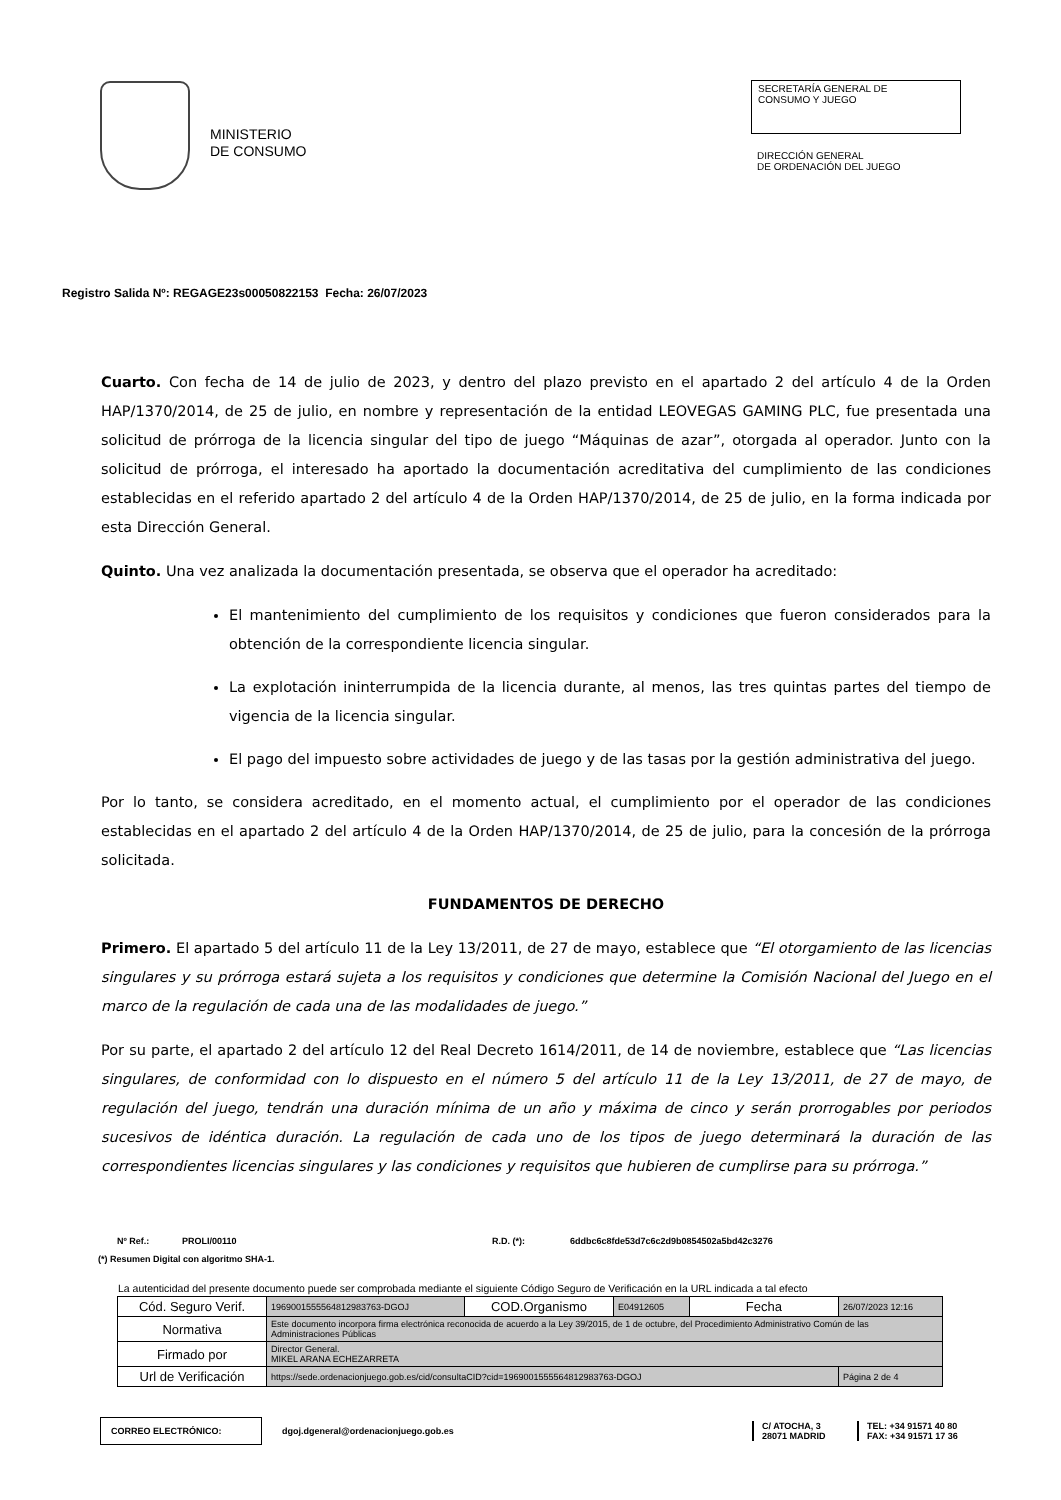MINISTERIO
DE CONSUMO
SECRETARÍA GENERAL DE
CONSUMO Y JUEGO
DIRECCIÓN GENERAL
DE ORDENACIÓN DEL JUEGO
Registro Salida Nº: REGAGE23s00050822153 Fecha: 26/07/2023
Cuarto. Con fecha de 14 de julio de 2023, y dentro del plazo previsto en el apartado 2 del artículo 4 de la Orden HAP/1370/2014, de 25 de julio, en nombre y representación de la entidad LEOVEGAS GAMING PLC, fue presentada una solicitud de prórroga de la licencia singular del tipo de juego “Máquinas de azar”, otorgada al operador. Junto con la solicitud de prórroga, el interesado ha aportado la documentación acreditativa del cumplimiento de las condiciones establecidas en el referido apartado 2 del artículo 4 de la Orden HAP/1370/2014, de 25 de julio, en la forma indicada por esta Dirección General.
Quinto. Una vez analizada la documentación presentada, se observa que el operador ha acreditado:
El mantenimiento del cumplimiento de los requisitos y condiciones que fueron considerados para la obtención de la correspondiente licencia singular.
La explotación ininterrumpida de la licencia durante, al menos, las tres quintas partes del tiempo de vigencia de la licencia singular.
El pago del impuesto sobre actividades de juego y de las tasas por la gestión administrativa del juego.
Por lo tanto, se considera acreditado, en el momento actual, el cumplimiento por el operador de las condiciones establecidas en el apartado 2 del artículo 4 de la Orden HAP/1370/2014, de 25 de julio, para la concesión de la prórroga solicitada.
FUNDAMENTOS DE DERECHO
Primero. El apartado 5 del artículo 11 de la Ley 13/2011, de 27 de mayo, establece que “El otorgamiento de las licencias singulares y su prórroga estará sujeta a los requisitos y condiciones que determine la Comisión Nacional del Juego en el marco de la regulación de cada una de las modalidades de juego.”
Por su parte, el apartado 2 del artículo 12 del Real Decreto 1614/2011, de 14 de noviembre, establece que “Las licencias singulares, de conformidad con lo dispuesto en el número 5 del artículo 11 de la Ley 13/2011, de 27 de mayo, de regulación del juego, tendrán una duración mínima de un año y máxima de cinco y serán prorrogables por periodos sucesivos de idéntica duración. La regulación de cada uno de los tipos de juego determinará la duración de las correspondientes licencias singulares y las condiciones y requisitos que hubieren de cumplirse para su prórroga.”
Nº Ref.: PROLI/00110 R.D. (*): 6ddbc6c8fde53d7c6c2d9b0854502a5bd42c3276
(*) Resumen Digital con algoritmo SHA-1.
La autenticidad del presente documento puede ser comprobada mediante el siguiente Código Seguro de Verificación en la URL indicada a tal efecto
| Cód. Seguro Verif. | 1969001555564812983763-DGOJ | COD.Organismo | E04912605 | Fecha | 26/07/2023 12:16 |
| Normativa | Este documento incorpora firma electrónica reconocida de acuerdo a la Ley 39/2015, de 1 de octubre, del Procedimiento Administrativo Común de las Administraciones Públicas | | | | |
| Firmado por | Director General. MIKEL ARANA ECHEZARRETA | | | | |
| Url de Verificación | https://sede.ordenacionjuego.gob.es/cid/consultaCID?cid=1969001555564812983763-DGOJ | | | | Página 2 de 4 |
CORREO ELECTRÓNICO:
dgoj.dgeneral@ordenacionjuego.gob.es
C/ ATOCHA, 3
28071 MADRID
TEL: +34 91571 40 80
FAX: +34 91571 17 36